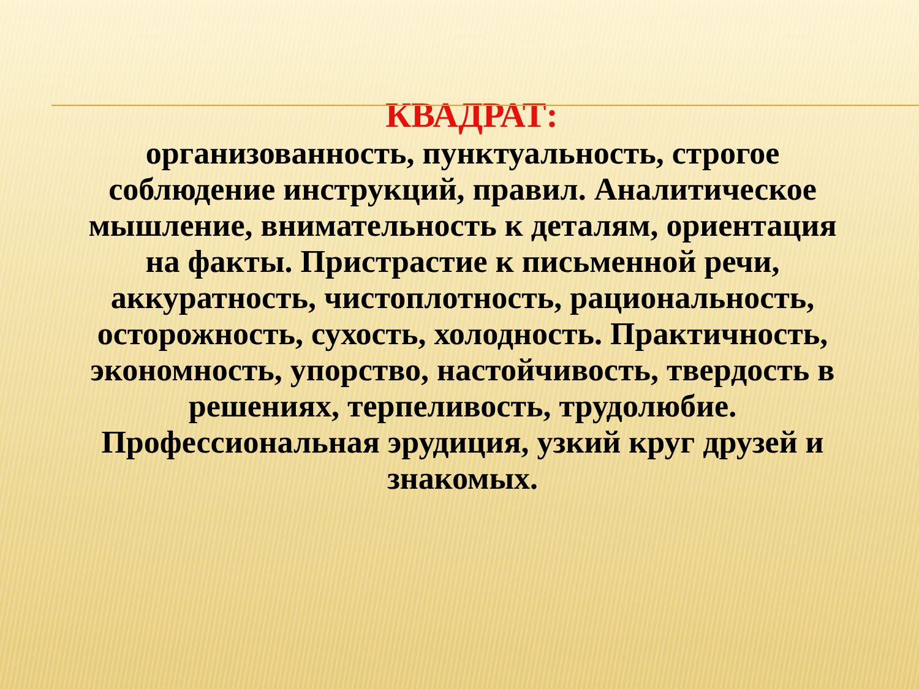КВАДРАТ:
организованность, пунктуальность, строгое соблюдение инструкций, правил. Аналитическое мышление, внимательность к деталям, ориентация на факты. Пристрастие к письменной речи, аккуратность, чистоплотность, рациональность, осторожность, сухость, холодность. Практичность, экономность, упорство, настойчивость, твердость в решениях, терпеливость, трудолюбие. Профессиональная эрудиция, узкий круг друзей и знакомых.